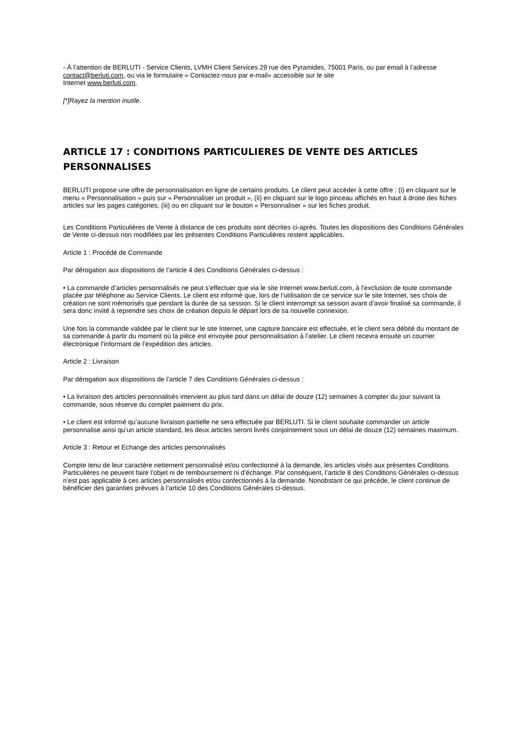- À l’attention de BERLUTI - Service Clients, LVMH Client Services 29 rue des Pyramides, 75001 Paris, ou par email à l’adresse contact@berluti.com, ou via le formulaire « Contactez-nous par e-mail» accessible sur le site
Internet www.berluti.com.
[*]Rayez la mention inutile.
ARTICLE 17 : CONDITIONS PARTICULIERES DE VENTE DES ARTICLES PERSONNALISES
BERLUTI propose une offre de personnalisation en ligne de certains produits. Le client peut accéder à cette offre : (i) en cliquant sur le menu « Personnalisation » puis sur « Personnaliser un produit », (ii) en cliquant sur le logo pinceau affichés en haut à droite des fiches articles sur les pages catégories, (iii) ou en cliquant sur le bouton « Personnaliser » sur les fiches produit.
Les Conditions Particulières de Vente à distance de ces produits sont décrites ci-après. Toutes les dispositions des Conditions Générales de Vente ci-dessus non modifiées par les présentes Conditions Particulières restent applicables.
Article 1 : Procédé de Commande
Par dérogation aux dispositions de l’article 4 des Conditions Générales ci-dessus :
• La commande d’articles personnalisés ne peut s’effectuer que via le site Internet www.berluti.com, à l’exclusion de toute commande placée par téléphone au Service Clients. Le client est informé que, lors de l‘utilisation de ce service sur le site Internet, ses choix de création ne sont mémorisés que pendant la durée de sa session. Si le client interrompt sa session avant d’avoir finalisé sa commande, il sera donc invité à reprendre ses choix de création depuis le départ lors de sa nouvelle connexion.
Une fois la commande validée par le client sur le site Internet, une capture bancaire est effectuée, et le client sera débité du montant de sa commande à partir du moment où la pièce est envoyée pour personnalisation à l’atelier. Le client recevra ensuite un courrier électronique l’informant de l’expédition des articles.
Article 2 : Livraison
Par dérogation aux dispositions de l’article 7 des Conditions Générales ci-dessus :
• La livraison des articles personnalisés intervient au plus tard dans un délai de douze (12) semaines à compter du jour suivant la commande, sous réserve du complet paiement du prix.
• Le client est informé qu’aucune livraison partielle ne sera effectuée par BERLUTI. Si le client souhaite commander un article personnalise ainsi qu’un article standard, les deux articles seront livrés conjointement sous un délai de douze (12) semaines maximum.
Article 3 : Retour et Echange des articles personnalisés
Compte tenu de leur caractère nettement personnalisé et/ou confectionné à la demande, les articles visés aux présentes Conditions Particulières ne peuvent faire l’objet ni de remboursement ni d’échange. Par conséquent, l’article 8 des Conditions Générales ci-dessus n’est pas applicable à ces articles personnalisés et/ou confectionnés à la demande. Nonobstant ce qui précède, le client continue de bénéficier des garanties prévues à l’article 10 des Conditions Générales ci-dessus.